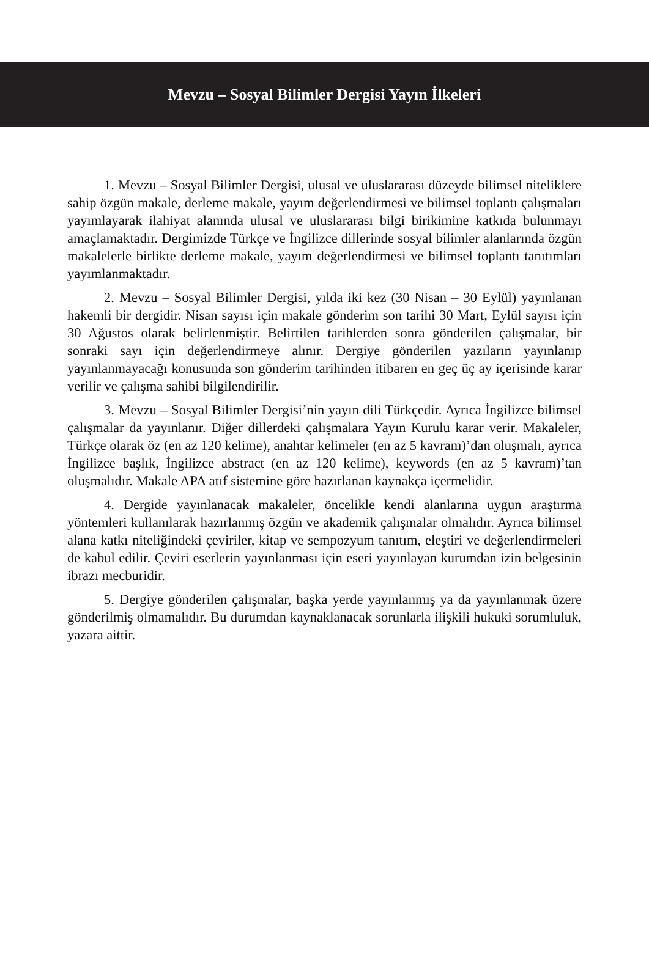Mevzu – Sosyal Bilimler Dergisi Yayın İlkeleri
1. Mevzu – Sosyal Bilimler Dergisi, ulusal ve uluslararası düzeyde bilimsel niteliklere sahip özgün makale, derleme makale, yayım değerlendirmesi ve bilimsel toplantı çalışmaları yayımlayarak ilahiyat alanında ulusal ve uluslararası bilgi birikimine katkıda bulunmayı amaçlamaktadır. Dergimizde Türkçe ve İngilizce dillerinde sosyal bilimler alanlarında özgün makalelerle birlikte derleme makale, yayım değerlendirmesi ve bilimsel toplantı tanıtımları yayımlanmaktadır.
2. Mevzu – Sosyal Bilimler Dergisi, yılda iki kez (30 Nisan – 30 Eylül) yayınlanan hakemli bir dergidir. Nisan sayısı için makale gönderim son tarihi 30 Mart, Eylül sayısı için 30 Ağustos olarak belirlenmiştir. Belirtilen tarihlerden sonra gönderilen çalışmalar, bir sonraki sayı için değerlendirmeye alınır. Dergiye gönderilen yazıların yayınlanıp yayınlanmayacağı konusunda son gönderim tarihinden itibaren en geç üç ay içerisinde karar verilir ve çalışma sahibi bilgilendirilir.
3. Mevzu – Sosyal Bilimler Dergisi’nin yayın dili Türkçedir. Ayrıca İngilizce bilimsel çalışmalar da yayınlanır. Diğer dillerdeki çalışmalara Yayın Kurulu karar verir. Makaleler, Türkçe olarak öz (en az 120 kelime), anahtar kelimeler (en az 5 kavram)’dan oluşmalı, ayrıca İngilizce başlık, İngilizce abstract (en az 120 kelime), keywords (en az 5 kavram)’tan oluşmalıdır. Makale APA atıf sistemine göre hazırlanan kaynakça içermelidir.
4. Dergide yayınlanacak makaleler, öncelikle kendi alanlarına uygun araştırma yöntemleri kullanılarak hazırlanmış özgün ve akademik çalışmalar olmalıdır. Ayrıca bilimsel alana katkı niteliğindeki çeviriler, kitap ve sempozyum tanıtım, eleştiri ve değerlendirmeleri de kabul edilir. Çeviri eserlerin yayınlanması için eseri yayınlayan kurumdan izin belgesinin ibrazı mecburidir.
5. Dergiye gönderilen çalışmalar, başka yerde yayınlanmış ya da yayınlanmak üzere gönderilmiş olmamalıdır. Bu durumdan kaynaklanacak sorunlarla ilişkili hukuki sorumluluk, yazara aittir.